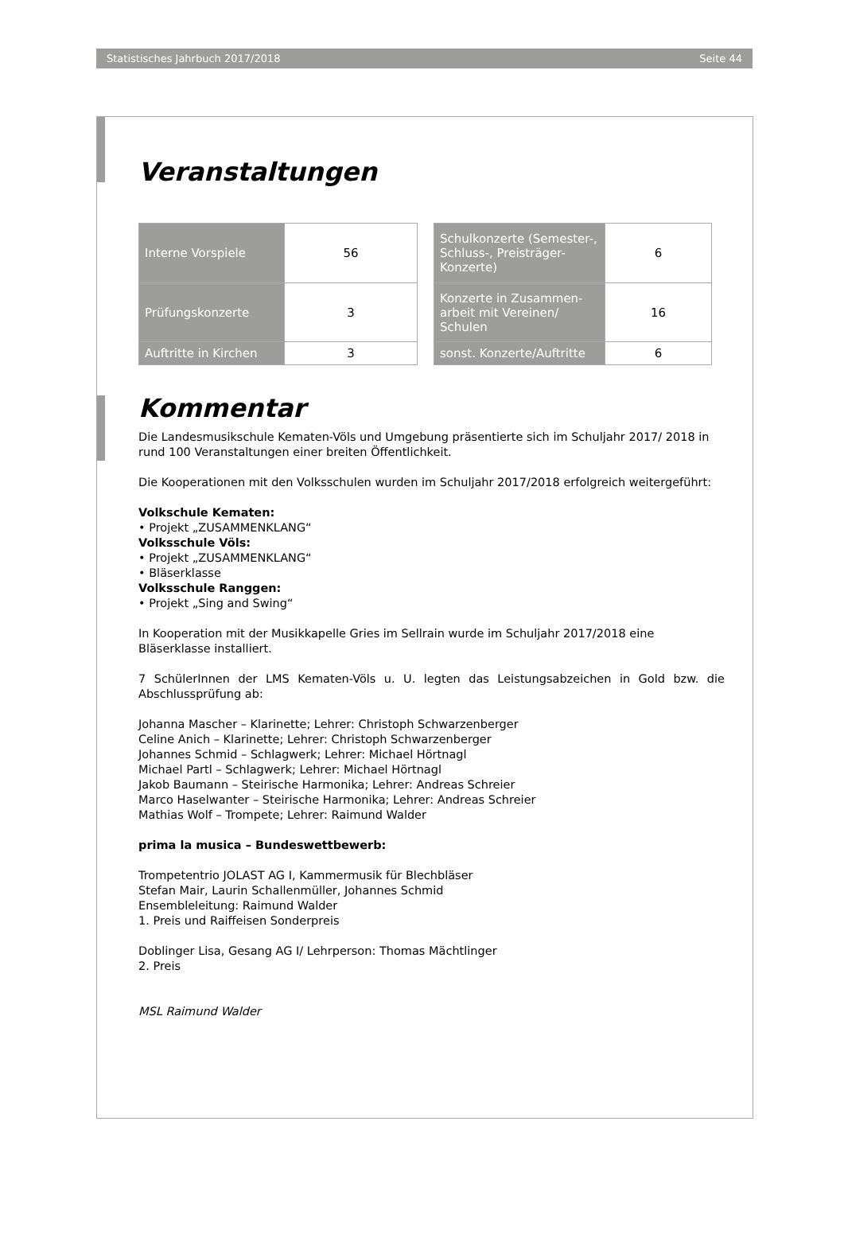Statistisches Jahrbuch 2017/2018 Seite 44
Veranstaltungen
| Interne Vorspiele | 56 |
| Prüfungskonzerte | 3 |
| Auftritte in Kirchen | 3 |
| Schulkonzerte (Semester-, Schluss-, Preisträger-Konzerte) | 6 |
| Konzerte in Zusammen-arbeit mit Vereinen/ Schulen | 16 |
| sonst. Konzerte/Auftritte | 6 |
Kommentar
Die Landesmusikschule Kematen-Völs und Umgebung präsentierte sich im Schuljahr 2017/ 2018 in rund 100 Veranstaltungen einer breiten Öffentlichkeit.
Die Kooperationen mit den Volksschulen wurden im Schuljahr 2017/2018 erfolgreich weitergeführt:
Volkschule Kematen:
• Projekt „ZUSAMMENKLANG“
Volksschule Völs:
• Projekt „ZUSAMMENKLANG“
• Bläserklasse
Volksschule Ranggen:
• Projekt „Sing and Swing“
In Kooperation mit der Musikkapelle Gries im Sellrain wurde im Schuljahr 2017/2018 eine Bläserklasse installiert.
7 SchülerInnen der LMS Kematen-Völs u. U. legten das Leistungsabzeichen in Gold bzw. die Abschlussprüfung ab:
Johanna Mascher – Klarinette; Lehrer: Christoph Schwarzenberger
Celine Anich – Klarinette; Lehrer: Christoph Schwarzenberger
Johannes Schmid – Schlagwerk; Lehrer: Michael Hörtnagl
Michael Partl – Schlagwerk; Lehrer: Michael Hörtnagl
Jakob Baumann – Steirische Harmonika; Lehrer: Andreas Schreier
Marco Haselwanter – Steirische Harmonika; Lehrer: Andreas Schreier
Mathias Wolf – Trompete; Lehrer: Raimund Walder
prima la musica – Bundeswettbewerb:
Trompetentrio JOLAST AG I, Kammermusik für Blechbläser
Stefan Mair, Laurin Schallenmüller, Johannes Schmid
Ensembleleitung: Raimund Walder
1. Preis und Raiffeisen Sonderpreis
Doblinger Lisa, Gesang AG I/ Lehrperson: Thomas Mächtlinger
2. Preis
MSL Raimund Walder